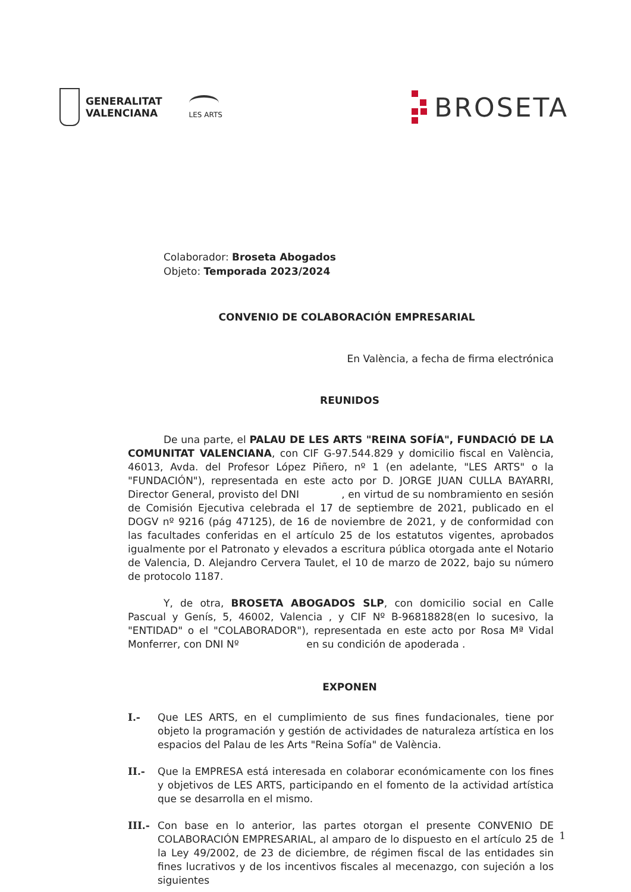GENERALITAT
VALENCIANA
LES ARTS
BROSETA
Colaborador: Broseta Abogados
Objeto: Temporada 2023/2024
CONVENIO DE COLABORACIÓN EMPRESARIAL
En València, a fecha de firma electrónica
REUNIDOS
De una parte, el PALAU DE LES ARTS "REINA SOFÍA", FUNDACIÓ DE LA COMUNITAT VALENCIANA, con CIF G-97.544.829 y domicilio fiscal en València, 46013, Avda. del Profesor López Piñero, nº 1 (en adelante, "LES ARTS" o la "FUNDACIÓN"), representada en este acto por D. JORGE JUAN CULLA BAYARRI, Director General, provisto del DNI , en virtud de su nombramiento en sesión de Comisión Ejecutiva celebrada el 17 de septiembre de 2021, publicado en el DOGV nº 9216 (pág 47125), de 16 de noviembre de 2021, y de conformidad con las facultades conferidas en el artículo 25 de los estatutos vigentes, aprobados igualmente por el Patronato y elevados a escritura pública otorgada ante el Notario de Valencia, D. Alejandro Cervera Taulet, el 10 de marzo de 2022, bajo su número de protocolo 1187.
Y, de otra, BROSETA ABOGADOS SLP, con domicilio social en Calle Pascual y Genís, 5, 46002, Valencia , y CIF Nº B-96818828(en lo sucesivo, la "ENTIDAD" o el "COLABORADOR"), representada en este acto por Rosa Mª Vidal Monferrer, con DNI Nº en su condición de apoderada .
EXPONEN
I.- Que LES ARTS, en el cumplimiento de sus fines fundacionales, tiene por objeto la programación y gestión de actividades de naturaleza artística en los espacios del Palau de les Arts "Reina Sofía" de València.
II.- Que la EMPRESA está interesada en colaborar económicamente con los fines y objetivos de LES ARTS, participando en el fomento de la actividad artística que se desarrolla en el mismo.
III.- Con base en lo anterior, las partes otorgan el presente CONVENIO DE COLABORACIÓN EMPRESARIAL, al amparo de lo dispuesto en el artículo 25 de la Ley 49/2002, de 23 de diciembre, de régimen fiscal de las entidades sin fines lucrativos y de los incentivos fiscales al mecenazgo, con sujeción a los siguientes
1